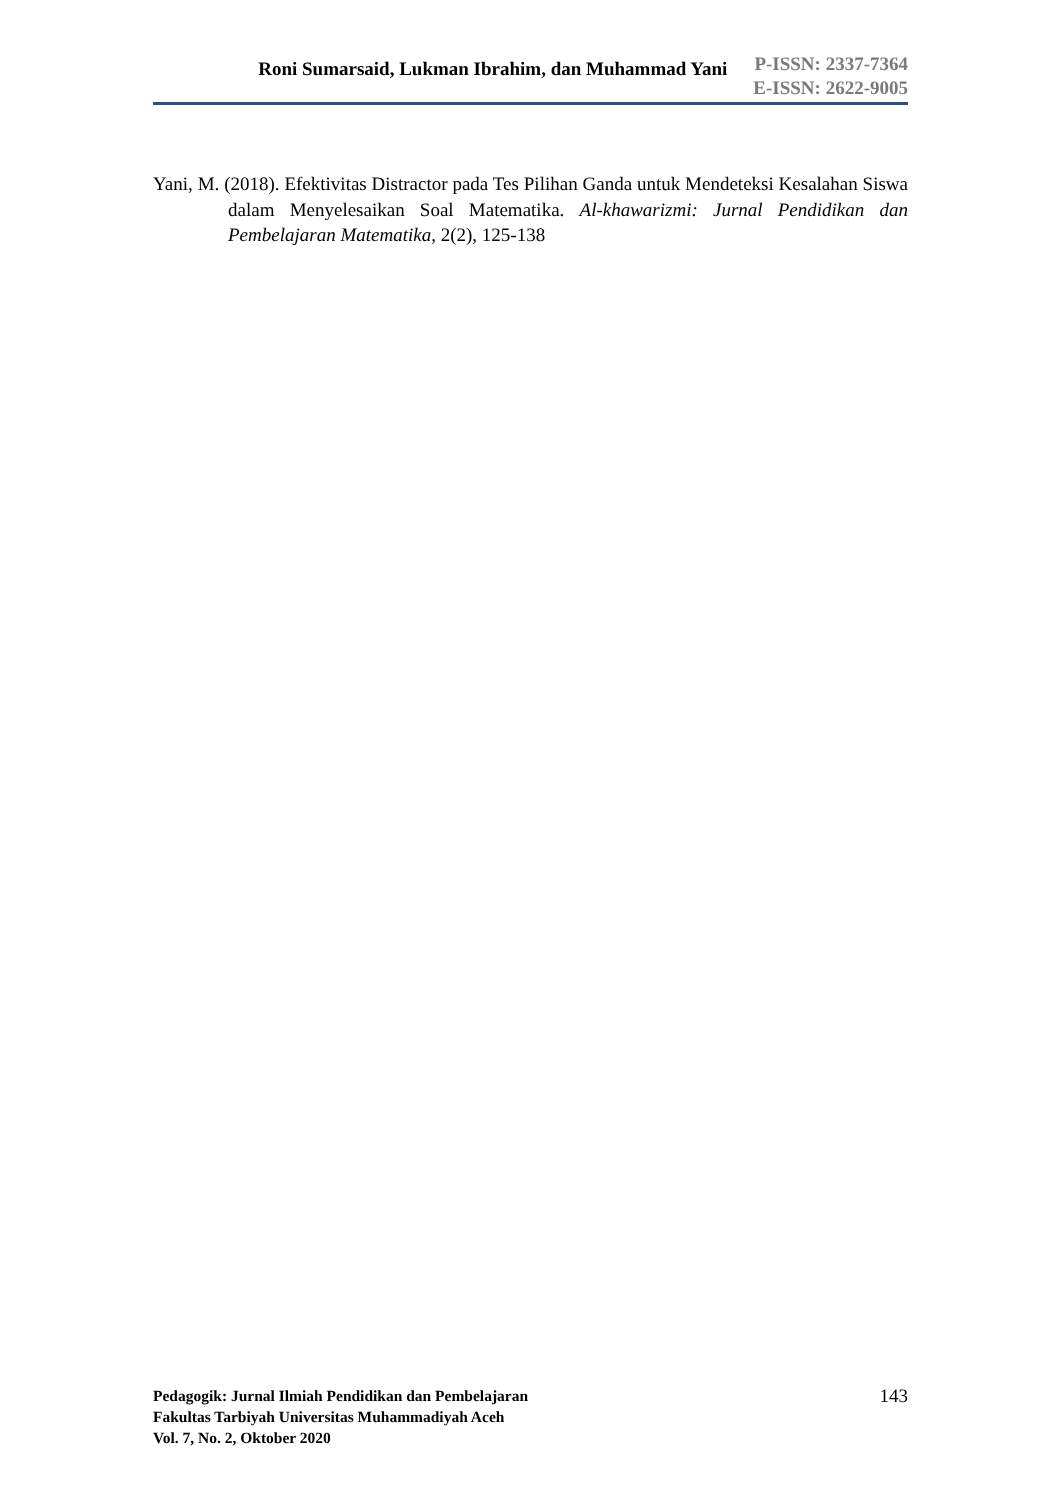Roni Sumarsaid, Lukman Ibrahim, dan Muhammad Yani
P-ISSN: 2337-7364
E-ISSN: 2622-9005
Yani, M. (2018). Efektivitas Distractor pada Tes Pilihan Ganda untuk Mendeteksi Kesalahan Siswa dalam Menyelesaikan Soal Matematika. Al-khawarizmi: Jurnal Pendidikan dan Pembelajaran Matematika, 2(2), 125-138
Pedagogik: Jurnal Ilmiah Pendidikan dan Pembelajaran
Fakultas Tarbiyah Universitas Muhammadiyah Aceh
Vol. 7, No. 2, Oktober 2020
143